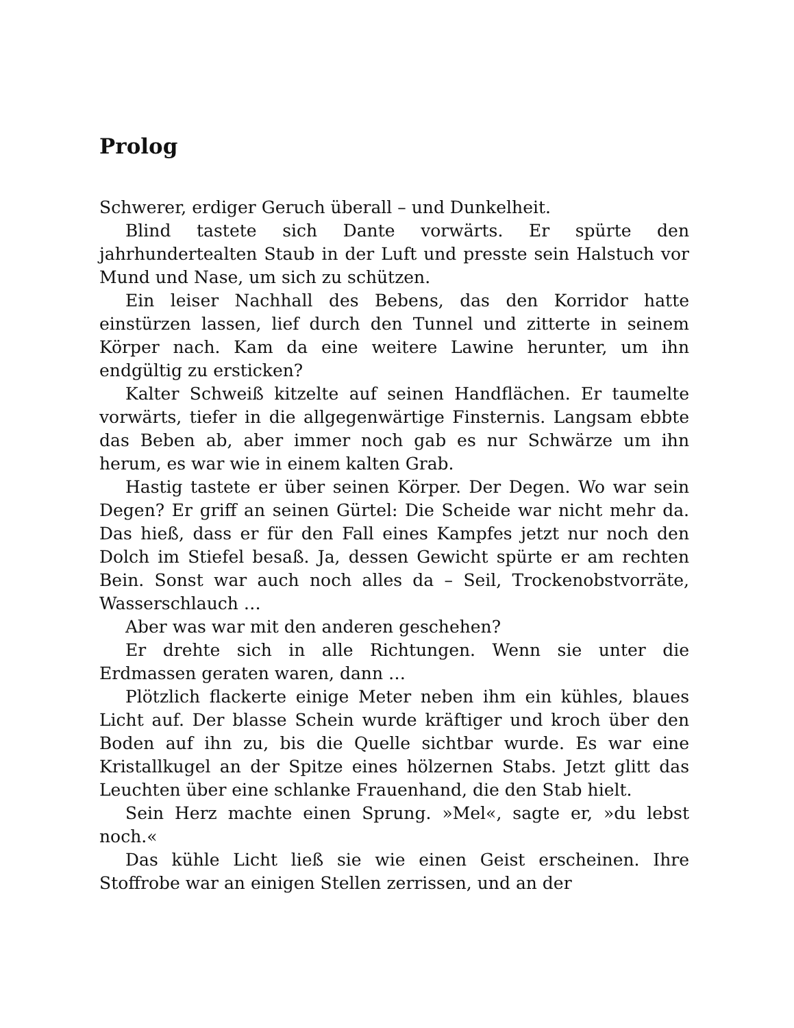Prolog
Schwerer, erdiger Geruch überall – und Dunkelheit.
Blind tastete sich Dante vorwärts. Er spürte den jahrhundertealten Staub in der Luft und presste sein Halstuch vor Mund und Nase, um sich zu schützen.
Ein leiser Nachhall des Bebens, das den Korridor hatte einstürzen lassen, lief durch den Tunnel und zitterte in seinem Körper nach. Kam da eine weitere Lawine herunter, um ihn endgültig zu ersticken?
Kalter Schweiß kitzelte auf seinen Handflächen. Er taumelte vorwärts, tiefer in die allgegenwärtige Finsternis. Langsam ebbte das Beben ab, aber immer noch gab es nur Schwärze um ihn herum, es war wie in einem kalten Grab.
Hastig tastete er über seinen Körper. Der Degen. Wo war sein Degen? Er griff an seinen Gürtel: Die Scheide war nicht mehr da. Das hieß, dass er für den Fall eines Kampfes jetzt nur noch den Dolch im Stiefel besaß. Ja, dessen Gewicht spürte er am rechten Bein. Sonst war auch noch alles da – Seil, Trockenobstvorräte, Wasserschlauch …
Aber was war mit den anderen geschehen?
Er drehte sich in alle Richtungen. Wenn sie unter die Erdmassen geraten waren, dann …
Plötzlich flackerte einige Meter neben ihm ein kühles, blaues Licht auf. Der blasse Schein wurde kräftiger und kroch über den Boden auf ihn zu, bis die Quelle sichtbar wurde. Es war eine Kristallkugel an der Spitze eines hölzernen Stabs. Jetzt glitt das Leuchten über eine schlanke Frauenhand, die den Stab hielt.
Sein Herz machte einen Sprung. »Mel«, sagte er, »du lebst noch.«
Das kühle Licht ließ sie wie einen Geist erscheinen. Ihre Stoffrobe war an einigen Stellen zerrissen, und an der